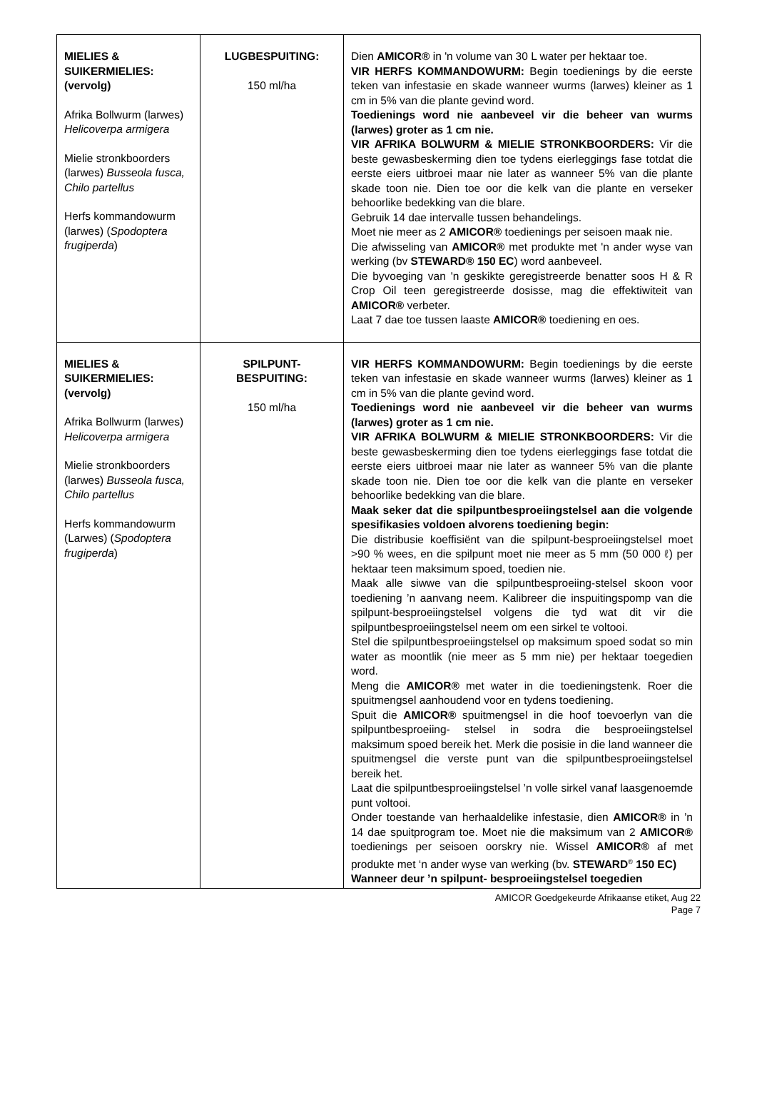| MIELIES & SUIKERMIELIES: (vervolg) Afrika Bollwurm (larwes) Helicoverpa armigera Mielie stronkboorders (larwes) Busseola fusca, Chilo partellus Herfs kommandowurm (larwes) ( Spodoptera frugiperda ) | LUGBESPUITING: 150 ml/ha | Dien AMICOR® in 'n volume van 30 L water per hektaar toe. VIR HERFS KOMMANDOWURM: Begin toedienings by die eerste teken van infestasie en skade wanneer wurms (larwes) kleiner as 1 cm in 5% van die plante gevind word. Toedienings word nie aanbeveel vir die beheer van wurms (larwes) groter as 1 cm nie. VIR AFRIKA BOLWURM & MIELIE STRONKBOORDERS: Vir die beste gewasbeskerming dien toe tydens eierleggings fase totdat die eerste eiers uitbroei maar nie later as wanneer 5% van die plante skade toon nie. Dien toe oor die kelk van die plante en verseker behoorlike bedekking van die blare. Gebruik 14 dae intervalle tussen behandelings. Moet nie meer as 2 AMICOR® toedienings per seisoen maak nie. Die afwisseling van AMICOR® met produkte met 'n ander wyse van werking (bv STEWARD® 150 EC ) word aanbeveel. Die byvoeging van 'n geskikte geregistreerde benatter soos H & R Crop Oil teen geregistreerde dosisse, mag die effektiwiteit van AMICOR® verbeter. Laat 7 dae toe tussen laaste AMICOR® toediening en oes. |
| MIELIES & SUIKERMIELIES: (vervolg) Afrika Bollwurm (larwes) Helicoverpa armigera Mielie stronkboorders (larwes) Busseola fusca, Chilo partellus Herfs kommandowurm (Larwes) ( Spodoptera frugiperda ) | SPILPUNT-BESPUITING: 150 ml/ha | VIR HERFS KOMMANDOWURM: Begin toedienings by die eerste teken van infestasie en skade wanneer wurms (larwes) kleiner as 1 cm in 5% van die plante gevind word. Toedienings word nie aanbeveel vir die beheer van wurms (larwes) groter as 1 cm nie. VIR AFRIKA BOLWURM & MIELIE STRONKBOORDERS: Vir die beste gewasbeskerming dien toe tydens eierleggings fase totdat die eerste eiers uitbroei maar nie later as wanneer 5% van die plante skade toon nie. Dien toe oor die kelk van die plante en verseker behoorlike bedekking van die blare. Maak seker dat die spilpuntbesproeiingstelsel aan die volgende spesifikasies voldoen alvorens toediening begin: Die distribusie koeffisiënt van die spilpunt-besproeiingstelsel moet >90 % wees, en die spilpunt moet nie meer as 5 mm (50 000 ℓ) per hektaar teen maksimum spoed, toedien nie. Maak alle siwwe van die spilpuntbesproeiing-stelsel skoon voor toediening ’n aanvang neem. Kalibreer die inspuitingspomp van die spilpunt-besproeiingstelsel volgens die tyd wat dit vir die spilpuntbesproeiingstelsel neem om een sirkel te voltooi. Stel die spilpuntbesproeiingstelsel op maksimum spoed sodat so min water as moontlik (nie meer as 5 mm nie) per hektaar toegedien word. Meng die AMICOR® met water in die toedieningstenk. Roer die spuitmengsel aanhoudend voor en tydens toediening. Spuit die AMICOR® spuitmengsel in die hoof toevoerlyn van die spilpuntbesproeiing- stelsel in sodra die besproeiingstelsel maksimum spoed bereik het. Merk die posisie in die land wanneer die spuitmengsel die verste punt van die spilpuntbesproeiingstelsel bereik het. Laat die spilpuntbesproeiingstelsel ’n volle sirkel vanaf laasgenoemde punt voltooi. Onder toestande van herhaaldelike infestasie, dien AMICOR® in ’n 14 dae spuitprogram toe. Moet nie die maksimum van 2 AMICOR® toedienings per seisoen oorskry nie. Wissel AMICOR® af met produkte met ‘n ander wyse van werking (bv. STEWARD<sup>®</sup> 150 EC) Wanneer deur ’n spilpunt- besproeiingstelsel toegedien |
AMICOR Goedgekeurde Afrikaanse etiket, Aug 22
Page 7